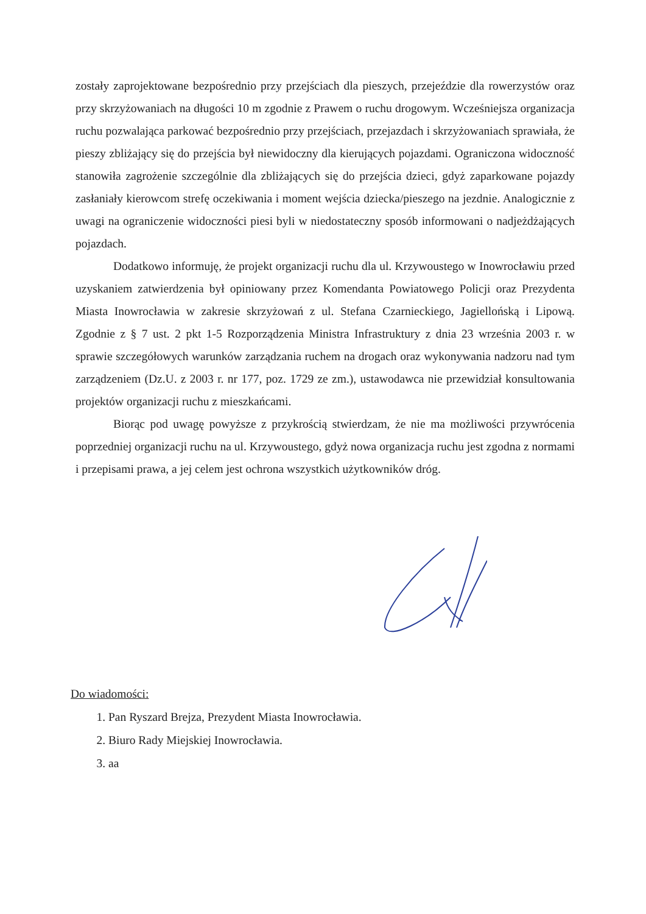zostały zaprojektowane bezpośrednio przy przejściach dla pieszych, przejeździe dla rowerzystów oraz przy skrzyżowaniach na długości 10 m zgodnie z Prawem o ruchu drogowym. Wcześniejsza organizacja ruchu pozwalająca parkować bezpośrednio przy przejściach, przejazdach i skrzyżowaniach sprawiała, że pieszy zbliżający się do przejścia był niewidoczny dla kierujących pojazdami. Ograniczona widoczność stanowiła zagrożenie szczególnie dla zbliżających się do przejścia dzieci, gdyż zaparkowane pojazdy zasłaniały kierowcom strefę oczekiwania i moment wejścia dziecka/pieszego na jezdnie. Analogicznie z uwagi na ograniczenie widoczności piesi byli w niedostateczny sposób informowani o nadjeżdżających pojazdach.
Dodatkowo informuję, że projekt organizacji ruchu dla ul. Krzywoustego w Inowrocławiu przed uzyskaniem zatwierdzenia był opiniowany przez Komendanta Powiatowego Policji oraz Prezydenta Miasta Inowrocławia w zakresie skrzyżowań z ul. Stefana Czarnieckiego, Jagiellońską i Lipową. Zgodnie z § 7 ust. 2 pkt 1-5 Rozporządzenia Ministra Infrastruktury z dnia 23 września 2003 r. w sprawie szczegółowych warunków zarządzania ruchem na drogach oraz wykonywania nadzoru nad tym zarządzeniem (Dz.U. z 2003 r. nr 177, poz. 1729 ze zm.), ustawodawca nie przewidział konsultowania projektów organizacji ruchu z mieszkańcami.
Biorąc pod uwagę powyższe z przykrością stwierdzam, że nie ma możliwości przywrócenia poprzedniej organizacji ruchu na ul. Krzywoustego, gdyż nowa organizacja ruchu jest zgodna z normami i przepisami prawa, a jej celem jest ochrona wszystkich użytkowników dróg.
Do wiadomości:
1. Pan Ryszard Brejza, Prezydent Miasta Inowrocławia.
2. Biuro Rady Miejskiej Inowrocławia.
3. aa